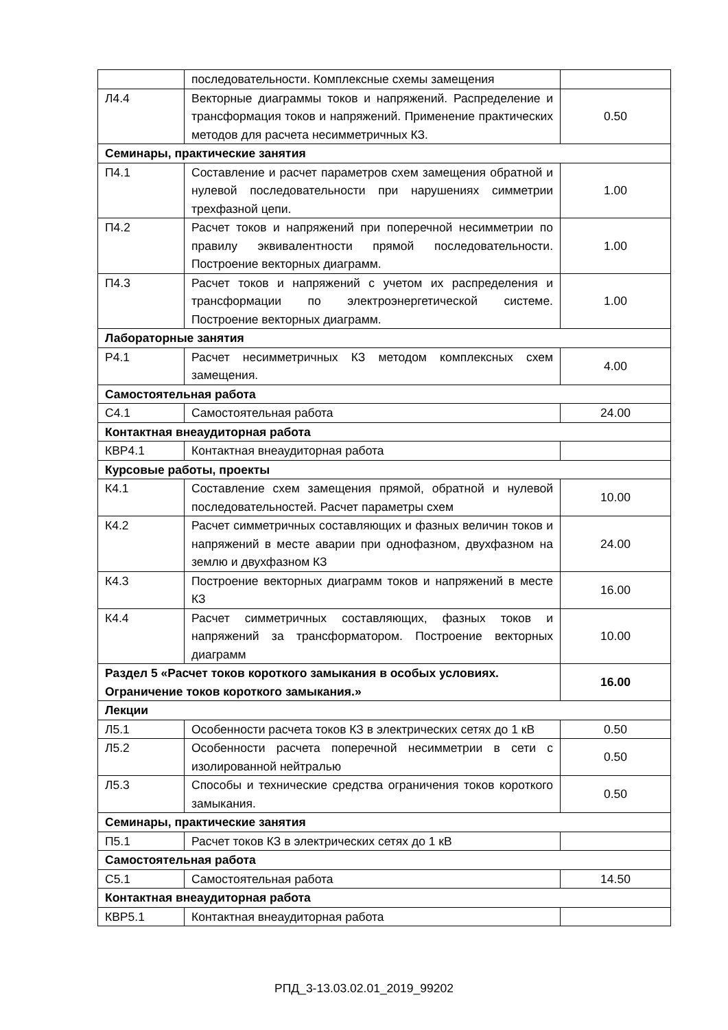| | последовательности. Комплексные схемы замещения | |
| Л4.4 | Векторные диаграммы токов и напряжений. Распределение и трансформация токов и напряжений. Применение практических методов для расчета несимметричных КЗ. | 0.50 |
| Семинары, практические занятия | | |
| П4.1 | Составление и расчет параметров схем замещения обратной и нулевой последовательности при нарушениях симметрии трехфазной цепи. | 1.00 |
| П4.2 | Расчет токов и напряжений при поперечной несимметрии по правилу эквивалентности прямой последовательности. Построение векторных диаграмм. | 1.00 |
| П4.3 | Расчет токов и напряжений с учетом их распределения и трансформации по электроэнергетической системе. Построение векторных диаграмм. | 1.00 |
| Лабораторные занятия | | |
| Р4.1 | Расчет несимметричных КЗ методом комплексных схем замещения. | 4.00 |
| Самостоятельная работа | | |
| С4.1 | Самостоятельная работа | 24.00 |
| Контактная внеаудиторная работа | | |
| КВР4.1 | Контактная внеаудиторная работа | |
| Курсовые работы, проекты | | |
| К4.1 | Составление схем замещения прямой, обратной и нулевой последовательностей. Расчет параметры схем | 10.00 |
| К4.2 | Расчет симметричных составляющих и фазных величин токов и напряжений в месте аварии при однофазном, двухфазном на землю и двухфазном КЗ | 24.00 |
| К4.3 | Построение векторных диаграмм токов и напряжений в месте КЗ | 16.00 |
| К4.4 | Расчет симметричных составляющих, фазных токов и напряжений за трансформатором. Построение векторных диаграмм | 10.00 |
| Раздел 5 «Расчет токов короткого замыкания в особых условиях. Ограничение токов короткого замыкания.» | | 16.00 |
| Лекции | | |
| Л5.1 | Особенности расчета токов КЗ в электрических сетях до 1 кВ | 0.50 |
| Л5.2 | Особенности расчета поперечной несимметрии в сети с изолированной нейтралью | 0.50 |
| Л5.3 | Способы и технические средства ограничения токов короткого замыкания. | 0.50 |
| Семинары, практические занятия | | |
| П5.1 | Расчет токов КЗ в электрических сетях до 1 кВ | |
| Самостоятельная работа | | |
| С5.1 | Самостоятельная работа | 14.50 |
| Контактная внеаудиторная работа | | |
| КВР5.1 | Контактная внеаудиторная работа | |
РПД_3-13.03.02.01_2019_99202